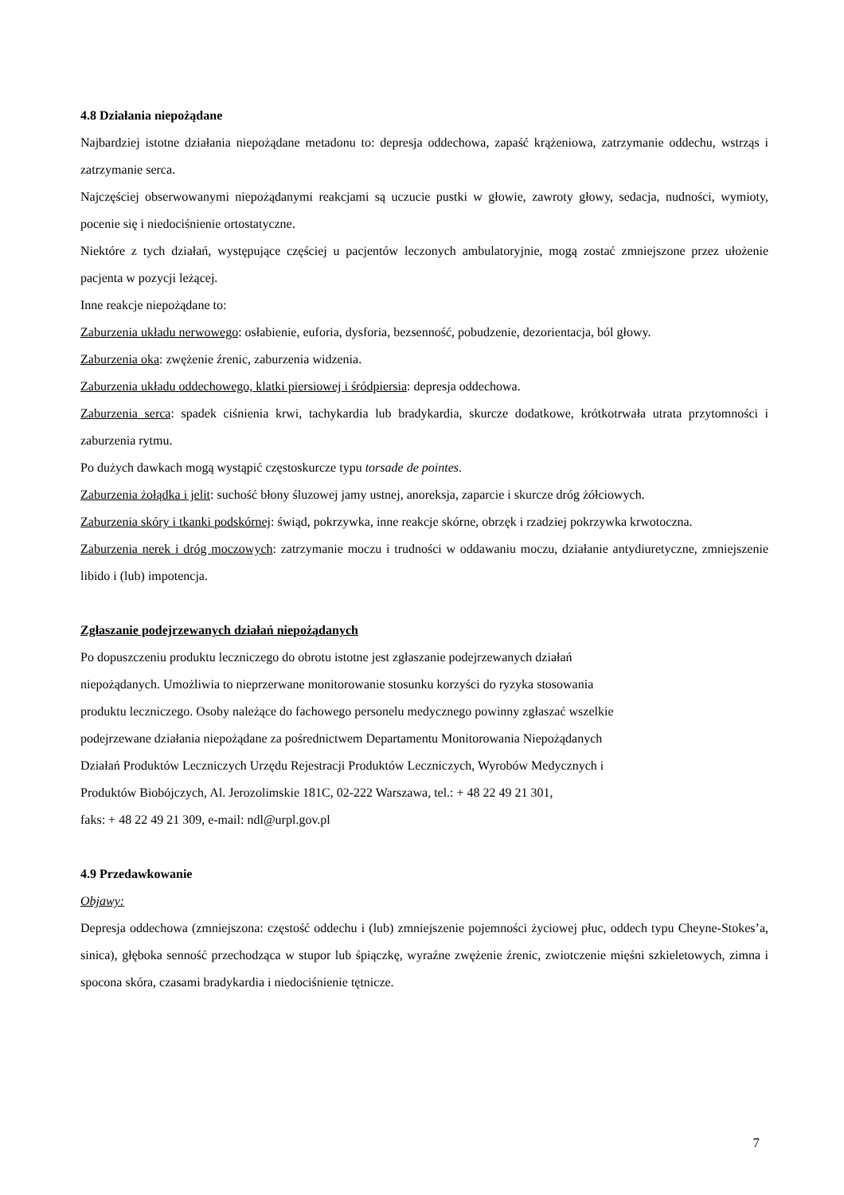4.8 Działania niepożądane
Najbardziej istotne działania niepożądane metadonu to: depresja oddechowa, zapaść krążeniowa, zatrzymanie oddechu, wstrząs i zatrzymanie serca.
Najczęściej obserwowanymi niepożądanymi reakcjami są uczucie pustki w głowie, zawroty głowy, sedacja, nudności, wymioty, pocenie się i niedociśnienie ortostatyczne.
Niektóre z tych działań, występujące częściej u pacjentów leczonych ambulatoryjnie, mogą zostać zmniejszone przez ułożenie pacjenta w pozycji leżącej.
Inne reakcje niepożądane to:
Zaburzenia układu nerwowego: osłabienie, euforia, dysforia, bezsenność, pobudzenie, dezorientacja, ból głowy.
Zaburzenia oka: zwężenie źrenic, zaburzenia widzenia.
Zaburzenia układu oddechowego, klatki piersiowej i śródpiersia: depresja oddechowa.
Zaburzenia serca: spadek ciśnienia krwi, tachykardia lub bradykardia, skurcze dodatkowe, krótkotrwała utrata przytomności i zaburzenia rytmu.
Po dużych dawkach mogą wystąpić częstoskurcze typu torsade de pointes.
Zaburzenia żołądka i jelit: suchość błony śluzowej jamy ustnej, anoreksja, zaparcie i skurcze dróg żółciowych.
Zaburzenia skóry i tkanki podskórnej: świąd, pokrzywka, inne reakcje skórne, obrzęk i rzadziej pokrzywka krwotoczna.
Zaburzenia nerek i dróg moczowych: zatrzymanie moczu i trudności w oddawaniu moczu, działanie antydiuretyczne, zmniejszenie libido i (lub) impotencja.
Zgłaszanie podejrzewanych działań niepożądanych
Po dopuszczeniu produktu leczniczego do obrotu istotne jest zgłaszanie podejrzewanych działań
niepożądanych. Umożliwia to nieprzerwane monitorowanie stosunku korzyści do ryzyka stosowania
produktu leczniczego. Osoby należące do fachowego personelu medycznego powinny zgłaszać wszelkie
podejrzewane działania niepożądane za pośrednictwem Departamentu Monitorowania Niepożądanych
Działań Produktów Leczniczych Urzędu Rejestracji Produktów Leczniczych, Wyrobów Medycznych i
Produktów Biobójczych, Al. Jerozolimskie 181C, 02-222 Warszawa, tel.: + 48 22 49 21 301,
faks: + 48 22 49 21 309, e-mail: ndl@urpl.gov.pl
4.9 Przedawkowanie
Objawy:
Depresja oddechowa (zmniejszona: częstość oddechu i (lub) zmniejszenie pojemności życiowej płuc, oddech typu Cheyne-Stokes’a, sinica), głęboka senność przechodząca w stupor lub śpiączkę, wyraźne zwężenie źrenic, zwiotczenie mięśni szkieletowych, zimna i spocona skóra, czasami bradykardia i niedociśnienie tętnicze.
7